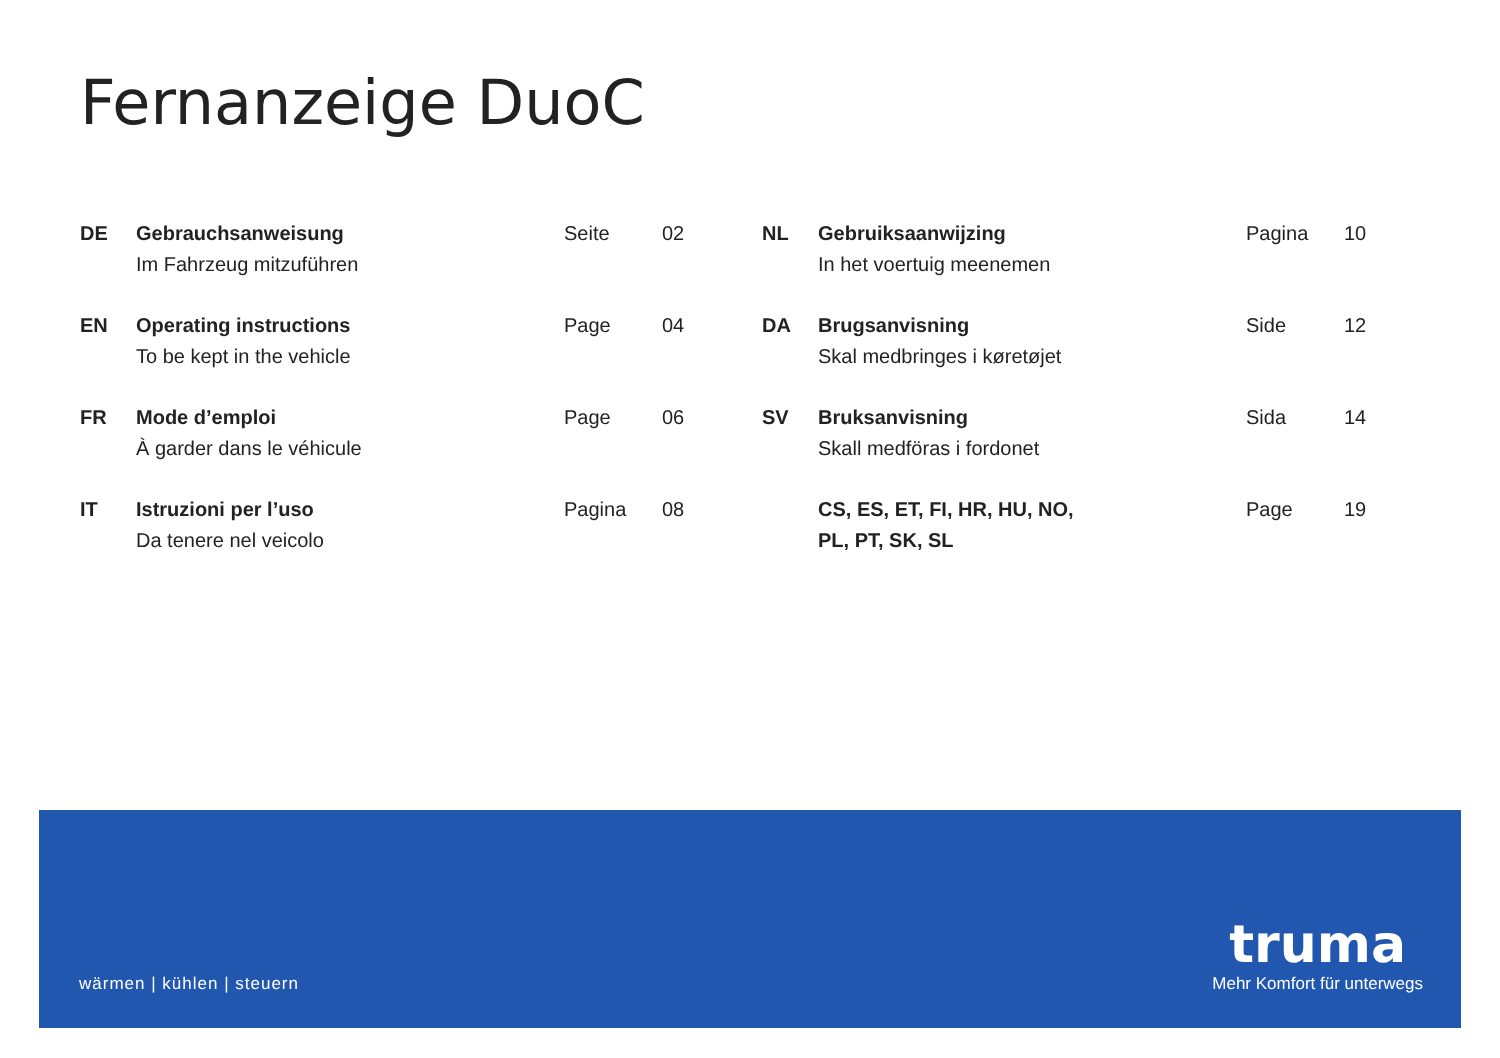Fernanzeige DuoC
| DE | Gebrauchsanweisung Im Fahrzeug mitzuführen | Seite | 02 |
| EN | Operating instructions To be kept in the vehicle | Page | 04 |
| FR | Mode d’emploi À garder dans le véhicule | Page | 06 |
| IT | Istruzioni per l’uso Da tenere nel veicolo | Pagina | 08 |
| NL | Gebruiksaanwijzing In het voertuig meenemen | Pagina | 10 |
| DA | Brugsanvisning Skal medbringes i køretøjet | Side | 12 |
| SV | Bruksanvisning Skall medföras i fordonet | Sida | 14 |
| | CS, ES, ET, FI, HR, HU, NO, PL, PT, SK, SL | Page | 19 |
wärmen | kühlen | steuern
truma
Mehr Komfort für unterwegs